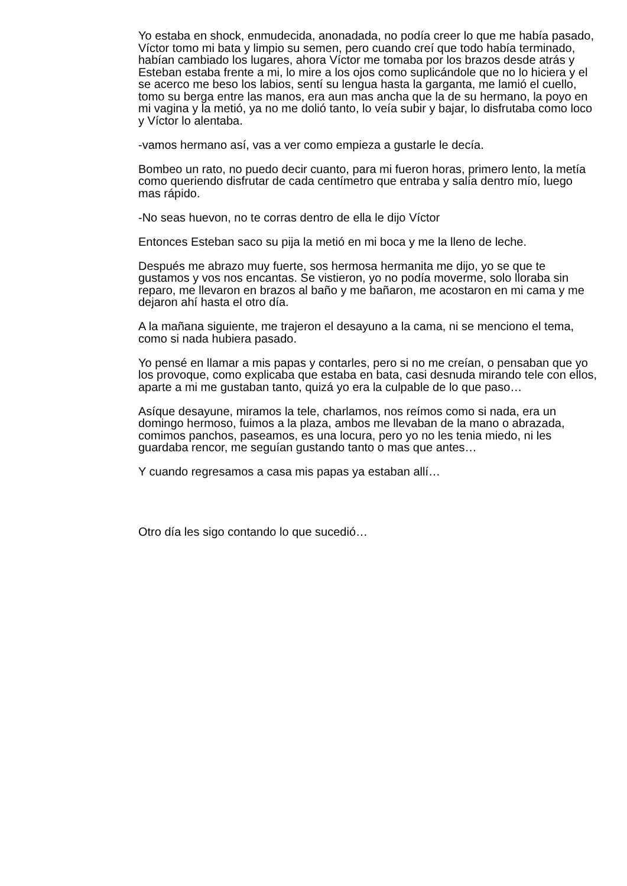Yo estaba en shock, enmudecida, anonadada, no podía creer lo que me había pasado, Víctor tomo mi bata y limpio su semen, pero cuando creí que todo había terminado, habían cambiado los lugares, ahora Víctor me tomaba por los brazos desde atrás y Esteban estaba frente a mi, lo mire a los ojos como suplicándole que no lo hiciera y el se acerco me beso los labios, sentí su lengua hasta la garganta, me lamió el cuello, tomo su berga entre las manos, era aun mas ancha que la de su hermano, la poyo en mi vagina y la metió, ya no me dolió tanto, lo veía subir y bajar, lo disfrutaba como loco y Víctor lo alentaba.
-vamos hermano así, vas a ver como empieza a gustarle le decía.
Bombeo un rato, no puedo decir cuanto, para mi fueron horas, primero lento, la metía como queriendo disfrutar de cada centímetro que entraba y salía dentro mío, luego mas rápido.
-No seas huevon, no te corras dentro de ella le dijo Víctor
Entonces Esteban saco su pija la metió en mi boca y me la lleno de leche.
Después me abrazo muy fuerte, sos hermosa hermanita me dijo, yo se que te gustamos y vos nos encantas. Se vistieron, yo no podía moverme, solo lloraba sin reparo, me llevaron en brazos al baño y me bañaron, me acostaron en mi cama y me dejaron ahí hasta el otro día.
A la mañana siguiente, me trajeron el desayuno a la cama, ni se menciono el tema, como si nada hubiera pasado.
Yo pensé en llamar a mis papas y contarles, pero si no me creían, o pensaban que yo los provoque, como explicaba que estaba en bata, casi desnuda mirando tele con ellos, aparte a mi me gustaban tanto, quizá yo era la culpable de lo que paso…
Asíque desayune, miramos la tele, charlamos, nos reímos como si nada, era un domingo hermoso, fuimos a la plaza, ambos me llevaban de la mano o abrazada, comimos panchos, paseamos, es una locura, pero yo no les tenia miedo, ni les guardaba rencor, me seguían gustando tanto o mas que antes…
Y cuando regresamos a casa mis papas ya estaban allí…
Otro día les sigo contando lo que sucedió…